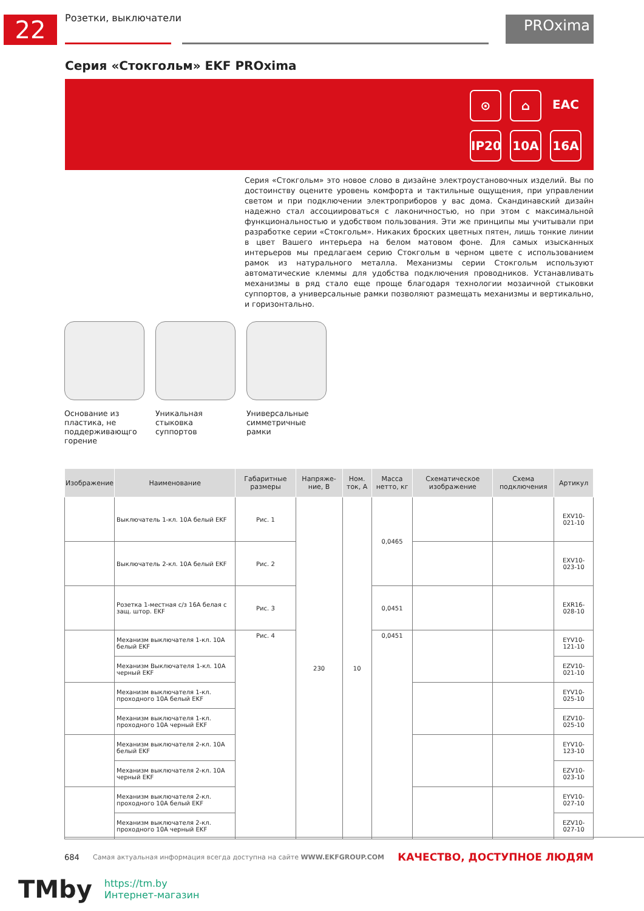22 Розетки, выключатели PROxima
Серия «Стокгольм» EKF PROxima
⊙
⌂
EAC
IP20
10A
16A
Серия «Стокгольм» это новое слово в дизайне электроустановочных изделий. Вы по достоинству оцените уровень комфорта и тактильные ощущения, при управлении светом и при подключении электроприборов у вас дома. Скандинавский дизайн надежно стал ассоциироваться с лаконичностью, но при этом с максимальной функциональностью и удобством пользования. Эти же принципы мы учитывали при разработке серии «Стокгольм». Никаких броских цветных пятен, лишь тонкие линии в цвет Вашего интерьера на белом матовом фоне. Для самых изысканных интерьеров мы предлагаем серию Стокгольм в черном цвете с использованием рамок из натурального металла. Механизмы серии Стокгольм используют автоматические клеммы для удобства подключения проводников. Устанавливать механизмы в ряд стало еще проще благодаря технологии мозаичной стыковки суппортов, а универсальные рамки позволяют размещать механизмы и вертикально, и горизонтально.
Основание из пластика, не поддерживающго горение
Уникальная стыковка суппортов
Универсальные симметричные рамки
| Изображение | Наименование | Габаритные размеры | Напряже-ние, В | Ном. ток, А | Масса нетто, кг | Схематическое изображение | Схема подключения | Артикул |
| --- | --- | --- | --- | --- | --- | --- | --- | --- |
| | Выключатель 1-кл. 10А белый EKF | Рис. 1 | 230 | 10 | 0,0465 | | | EXV10-021-10 |
| | Выключатель 2-кл. 10А белый EKF | Рис. 2 | | | | | | EXV10-023-10 |
| | Розетка 1-местная с/з 16А белая с защ. штор. EKF | Рис. 3 | | | 0,0451 | | | EXR16-028-10 |
| | Механизм выключателя 1-кл. 10А белый EKF | Рис. 4 | | | 0,0451 | | | EYV10-121-10 |
| | Механизм Выключателя 1-кл. 10А черный EKF | | | | | | | EZV10-021-10 |
| | Механизм выключателя 1-кл. проходного 10А белый EKF | | | | | | | EYV10-025-10 |
| | Механизм выключателя 1-кл. проходного 10А черный EKF | | | | | | | EZV10-025-10 |
| | Механизм выключателя 2-кл. 10А белый EKF | | | | | | | EYV10-123-10 |
| | Механизм выключателя 2-кл. 10А черный EKF | | | | | | | EZV10-023-10 |
| | Механизм выключателя 2-кл. проходного 10А белый EKF | | | | | | | EYV10-027-10 |
| | Механизм выключателя 2-кл. проходного 10А черный EKF | | | | | | | EZV10-027-10 |
684 Самая актуальная информация всегда доступна на сайте WWW.EKFGROUP.COM КАЧЕСТВО, ДОСТУПНОЕ ЛЮДЯМ
TMby https://tm.by
Интернет-магазин